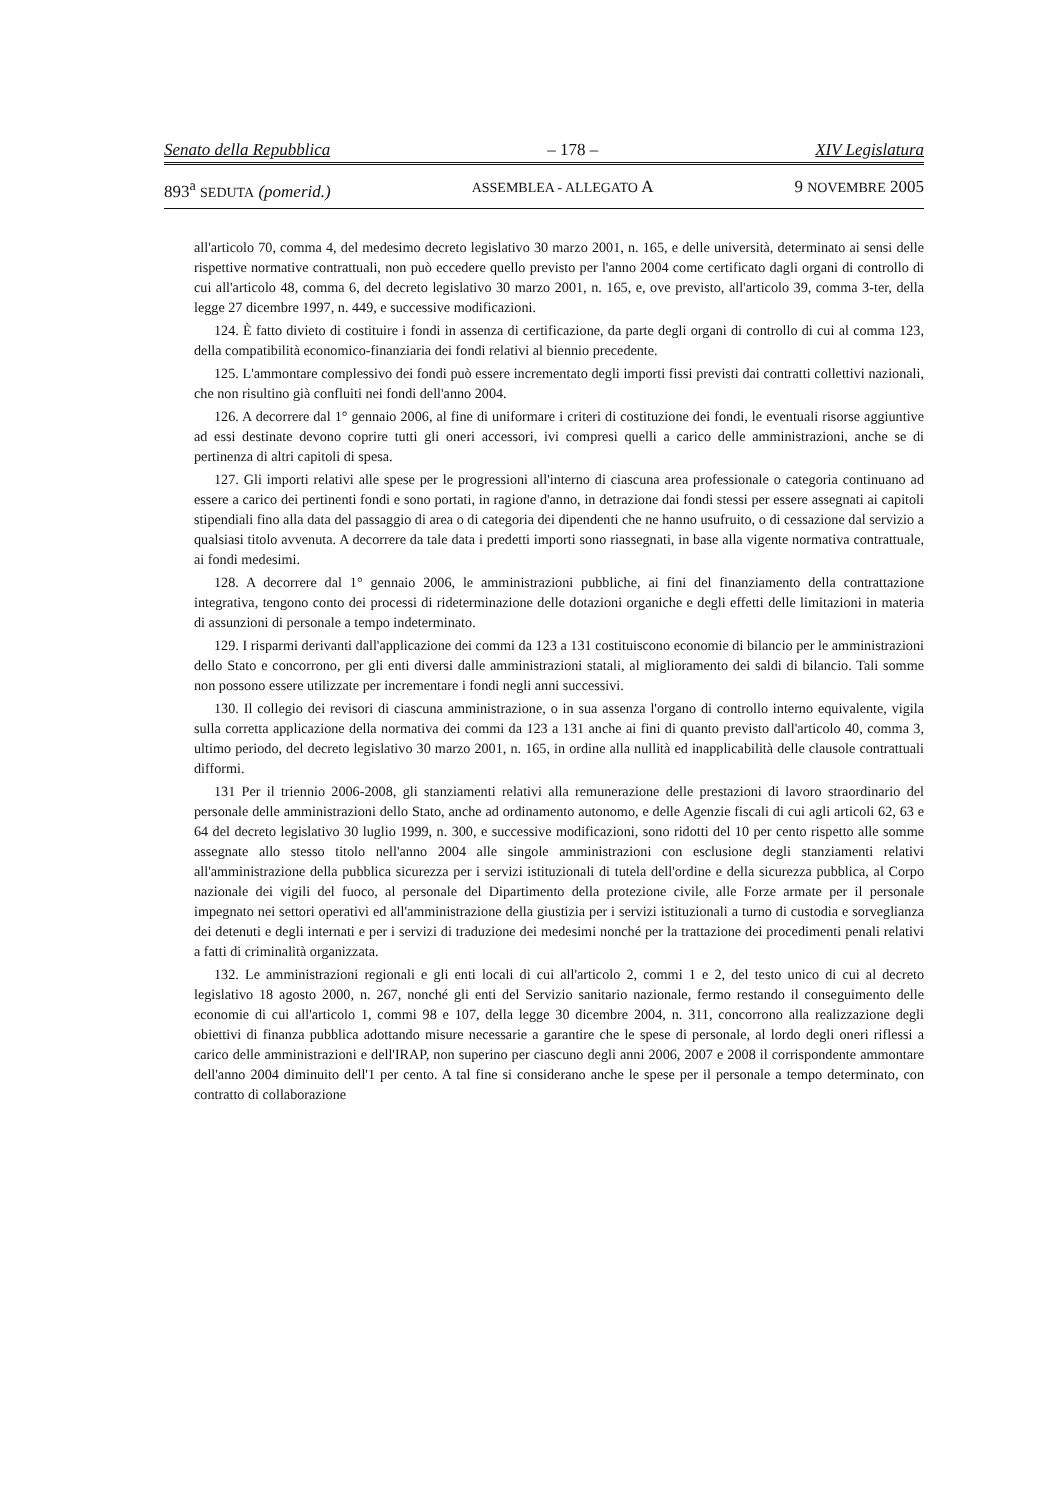Senato della Repubblica – 178 – XIV Legislatura
893<sup>a</sup> SEDUTA (pomerid.) ASSEMBLEA - ALLEGATO A 9 NOVEMBRE 2005
all'articolo 70, comma 4, del medesimo decreto legislativo 30 marzo 2001, n. 165, e delle università, determinato ai sensi delle rispettive normative contrattuali, non può eccedere quello previsto per l'anno 2004 come certificato dagli organi di controllo di cui all'articolo 48, comma 6, del decreto legislativo 30 marzo 2001, n. 165, e, ove previsto, all'articolo 39, comma 3-ter, della legge 27 dicembre 1997, n. 449, e successive modificazioni.
124. È fatto divieto di costituire i fondi in assenza di certificazione, da parte degli organi di controllo di cui al comma 123, della compatibilità economico-finanziaria dei fondi relativi al biennio precedente.
125. L'ammontare complessivo dei fondi può essere incrementato degli importi fissi previsti dai contratti collettivi nazionali, che non risultino già confluiti nei fondi dell'anno 2004.
126. A decorrere dal 1° gennaio 2006, al fine di uniformare i criteri di costituzione dei fondi, le eventuali risorse aggiuntive ad essi destinate devono coprire tutti gli oneri accessori, ivi compresi quelli a carico delle amministrazioni, anche se di pertinenza di altri capitoli di spesa.
127. Gli importi relativi alle spese per le progressioni all'interno di ciascuna area professionale o categoria continuano ad essere a carico dei pertinenti fondi e sono portati, in ragione d'anno, in detrazione dai fondi stessi per essere assegnati ai capitoli stipendiali fino alla data del passaggio di area o di categoria dei dipendenti che ne hanno usufruito, o di cessazione dal servizio a qualsiasi titolo avvenuta. A decorrere da tale data i predetti importi sono riassegnati, in base alla vigente normativa contrattuale, ai fondi medesimi.
128. A decorrere dal 1° gennaio 2006, le amministrazioni pubbliche, ai fini del finanziamento della contrattazione integrativa, tengono conto dei processi di rideterminazione delle dotazioni organiche e degli effetti delle limitazioni in materia di assunzioni di personale a tempo indeterminato.
129. I risparmi derivanti dall'applicazione dei commi da 123 a 131 costituiscono economie di bilancio per le amministrazioni dello Stato e concorrono, per gli enti diversi dalle amministrazioni statali, al miglioramento dei saldi di bilancio. Tali somme non possono essere utilizzate per incrementare i fondi negli anni successivi.
130. Il collegio dei revisori di ciascuna amministrazione, o in sua assenza l'organo di controllo interno equivalente, vigila sulla corretta applicazione della normativa dei commi da 123 a 131 anche ai fini di quanto previsto dall'articolo 40, comma 3, ultimo periodo, del decreto legislativo 30 marzo 2001, n. 165, in ordine alla nullità ed inapplicabilità delle clausole contrattuali difformi.
131 Per il triennio 2006-2008, gli stanziamenti relativi alla remunerazione delle prestazioni di lavoro straordinario del personale delle amministrazioni dello Stato, anche ad ordinamento autonomo, e delle Agenzie fiscali di cui agli articoli 62, 63 e 64 del decreto legislativo 30 luglio 1999, n. 300, e successive modificazioni, sono ridotti del 10 per cento rispetto alle somme assegnate allo stesso titolo nell'anno 2004 alle singole amministrazioni con esclusione degli stanziamenti relativi all'amministrazione della pubblica sicurezza per i servizi istituzionali di tutela dell'ordine e della sicurezza pubblica, al Corpo nazionale dei vigili del fuoco, al personale del Dipartimento della protezione civile, alle Forze armate per il personale impegnato nei settori operativi ed all'amministrazione della giustizia per i servizi istituzionali a turno di custodia e sorveglianza dei detenuti e degli internati e per i servizi di traduzione dei medesimi nonché per la trattazione dei procedimenti penali relativi a fatti di criminalità organizzata.
132. Le amministrazioni regionali e gli enti locali di cui all'articolo 2, commi 1 e 2, del testo unico di cui al decreto legislativo 18 agosto 2000, n. 267, nonché gli enti del Servizio sanitario nazionale, fermo restando il conseguimento delle economie di cui all'articolo 1, commi 98 e 107, della legge 30 dicembre 2004, n. 311, concorrono alla realizzazione degli obiettivi di finanza pubblica adottando misure necessarie a garantire che le spese di personale, al lordo degli oneri riflessi a carico delle amministrazioni e dell'IRAP, non superino per ciascuno degli anni 2006, 2007 e 2008 il corrispondente ammontare dell'anno 2004 diminuito dell'1 per cento. A tal fine si considerano anche le spese per il personale a tempo determinato, con contratto di collaborazione